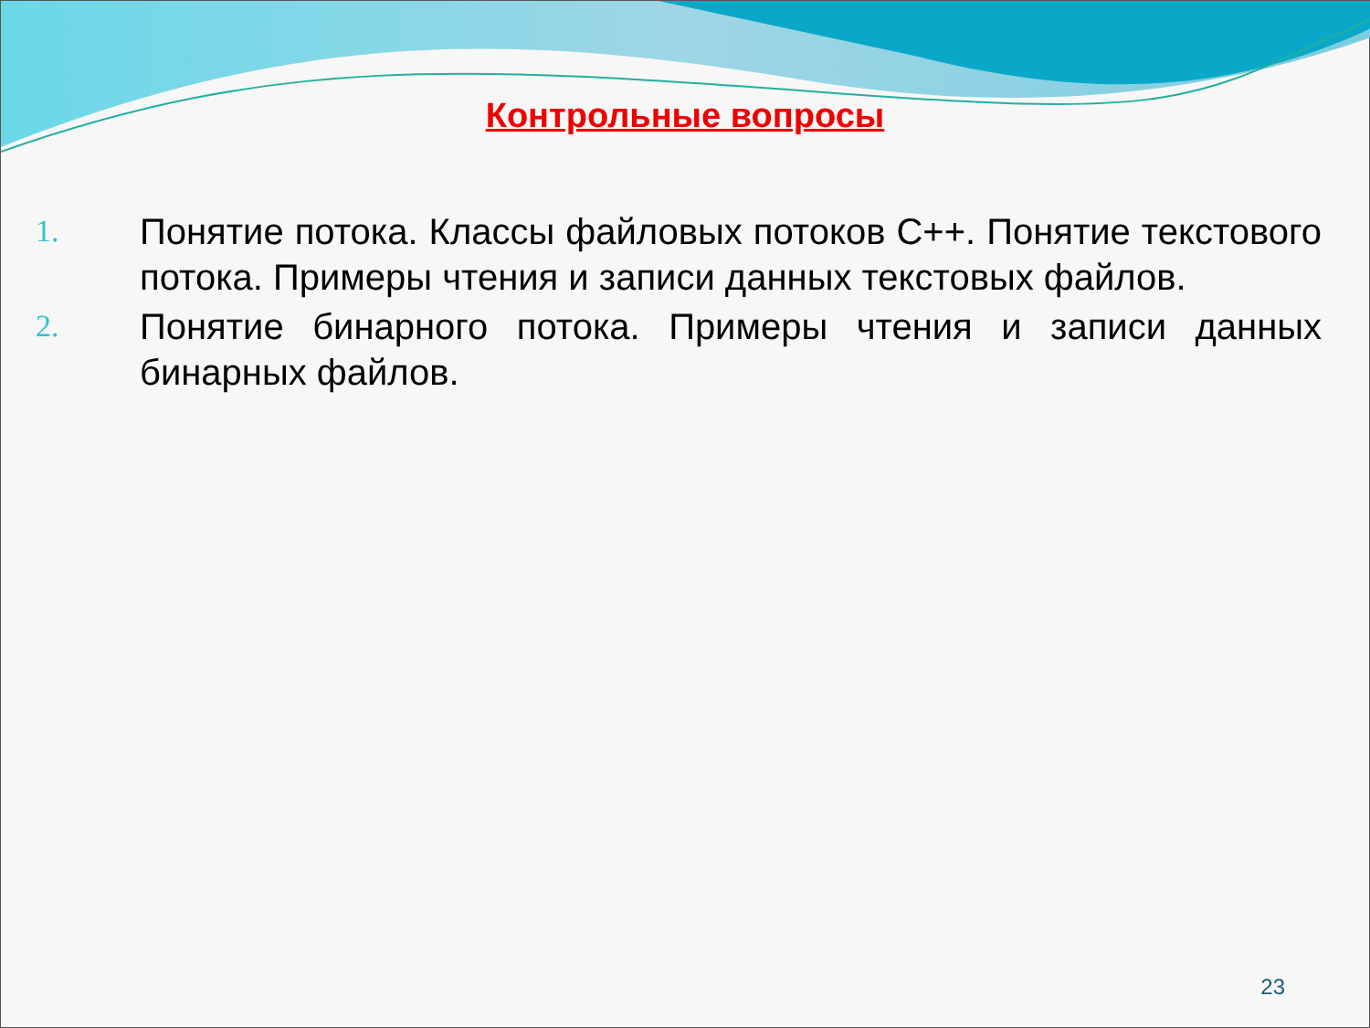Контрольные вопросы
1. Понятие потока. Классы файловых потоков С++. Понятие текстового потока. Примеры чтения и записи данных текстовых файлов.
2. Понятие бинарного потока. Примеры чтения и записи данных бинарных файлов.
23